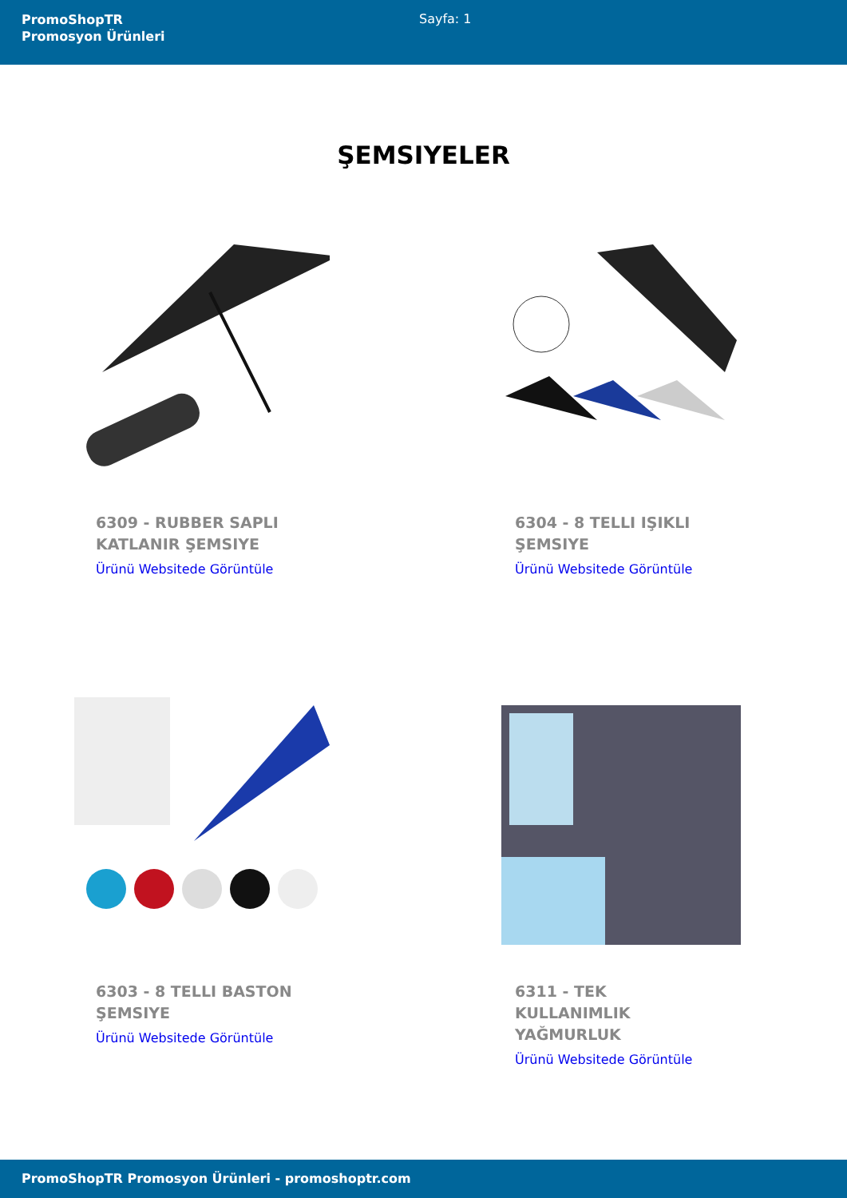PromoShopTR
Promosyon Ürünleri
Sayfa: 1
ŞEMSIYELER
6309 - RUBBER SAPLI KATLANIR ŞEMSIYE
Ürünü Websitede Görüntüle
6304 - 8 TELLI IŞIKLI ŞEMSIYE
Ürünü Websitede Görüntüle
6303 - 8 TELLI BASTON ŞEMSIYE
Ürünü Websitede Görüntüle
6311 - TEK KULLANIMLIK YAĞMURLUK
Ürünü Websitede Görüntüle
PromoShopTR Promosyon Ürünleri - promoshoptr.com